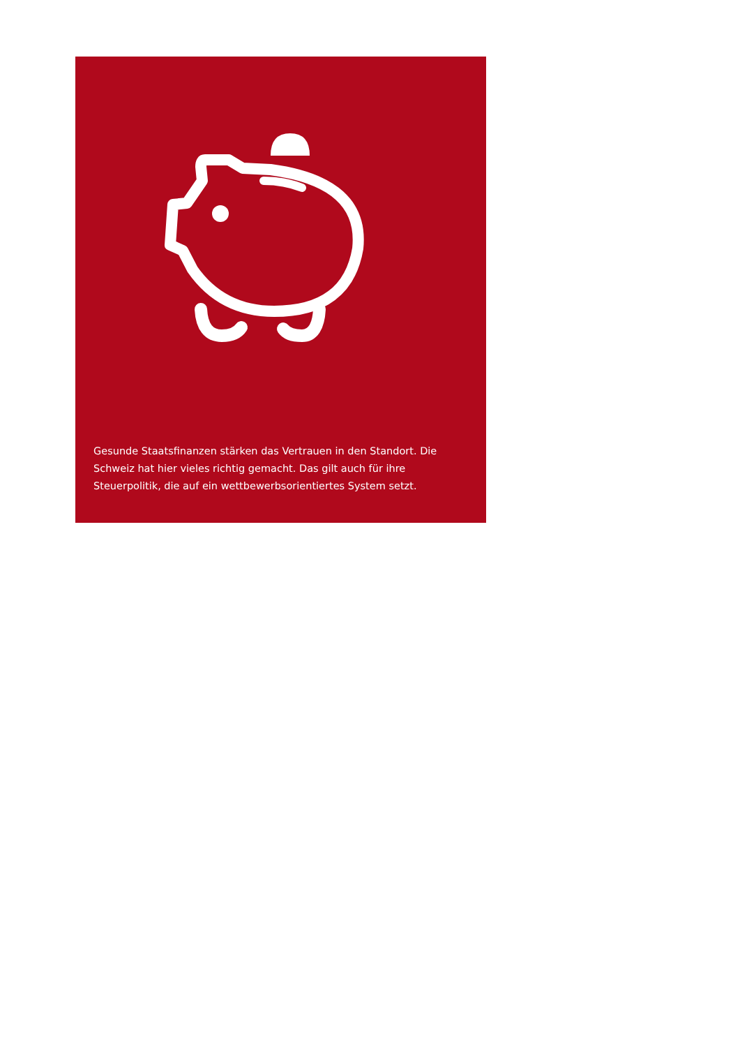Gesunde Staatsfinanzen stärken das Vertrauen in den Standort. Die Schweiz hat hier vieles richtig gemacht. Das gilt auch für ihre Steuerpolitik, die auf ein wettbewerbsorientiertes System setzt.